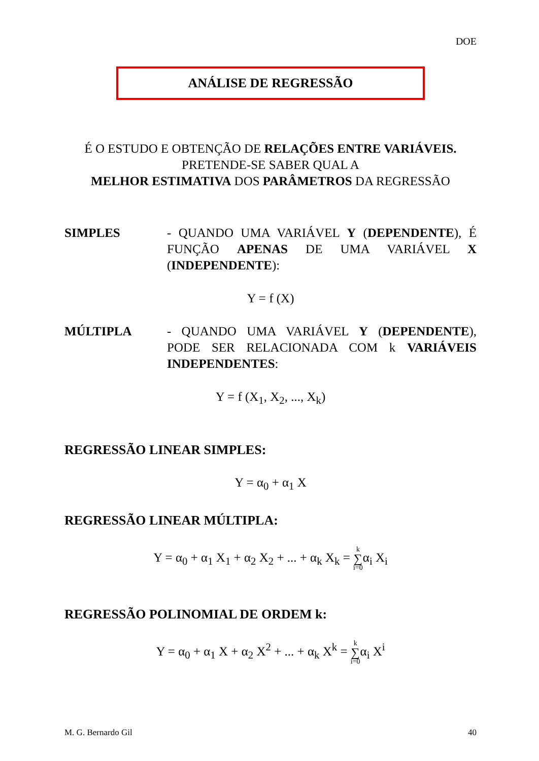DOE
ANÁLISE DE REGRESSÃO
É O ESTUDO E OBTENÇÃO DE RELAÇÕES ENTRE VARIÁVEIS.
PRETENDE-SE SABER QUAL A
MELHOR ESTIMATIVA DOS PARÂMETROS DA REGRESSÃO
SIMPLES - QUANDO UMA VARIÁVEL Y (DEPENDENTE), É FUNÇÃO APENAS DE UMA VARIÁVEL X (INDEPENDENTE):
Y = f (X)
MÚLTIPLA - QUANDO UMA VARIÁVEL Y (DEPENDENTE), PODE SER RELACIONADA COM k VARIÁVEIS INDEPENDENTES:
Y = f (X<sub>1</sub>, X<sub>2</sub>, ..., X<sub>k</sub>)
REGRESSÃO LINEAR SIMPLES:
Y = α<sub>0</sub> + α<sub>1</sub> X
REGRESSÃO LINEAR MÚLTIPLA:
Y = α<sub>0</sub> + α<sub>1</sub> X<sub>1</sub> + α<sub>2</sub> X<sub>2</sub> + ... + α<sub>k</sub> X<sub>k</sub> = k ∑ i=0α<sub>i</sub> X<sub>i</sub>
REGRESSÃO POLINOMIAL DE ORDEM k:
Y = α<sub>0</sub> + α<sub>1</sub> X + α<sub>2</sub> X<sup>2</sup> + ... + α<sub>k</sub> X<sup>k</sup> = k ∑ i=0α<sub>i</sub> X<sup>i</sup>
M. G. Bernardo Gil 40